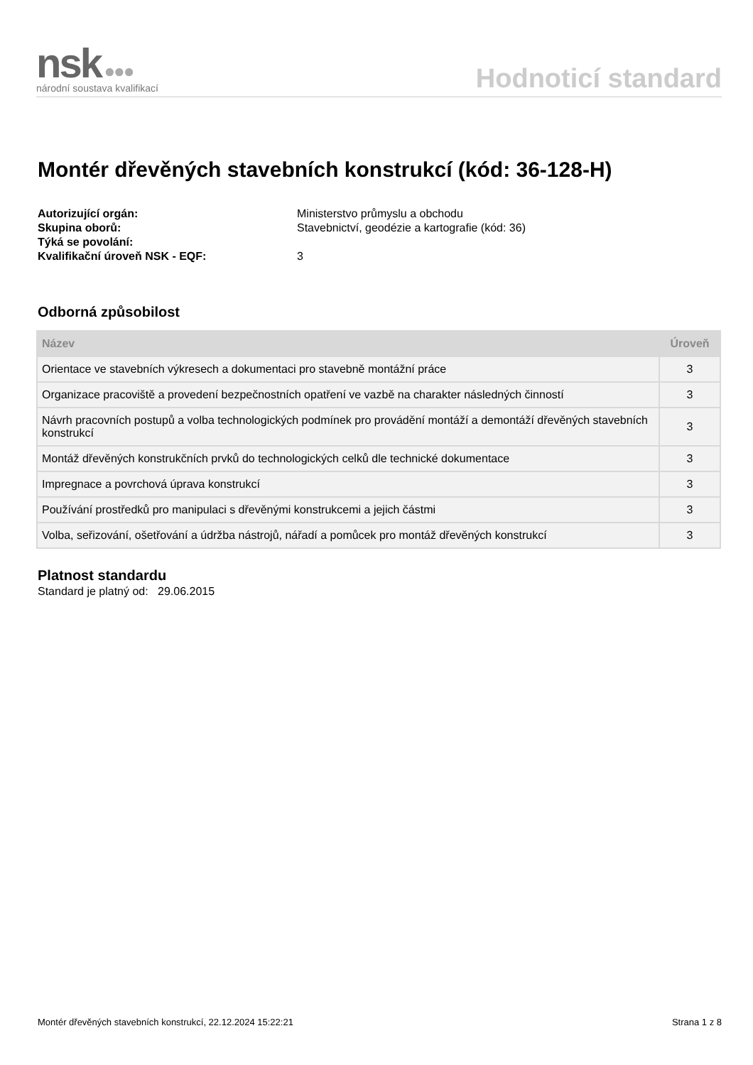nsk ●●●
národní soustava kvalifikací
Hodnoticí standard
Montér dřevěných stavebních konstrukcí (kód: 36-128-H)
Autorizující orgán: Ministerstvo průmyslu a obchodu Skupina oborů: Stavebnictví, geodézie a kartografie (kód: 36) Týká se povolání: Kvalifikační úroveň NSK - EQF: 3
Odborná způsobilost
| Název | Úroveň |
| --- | --- |
| Orientace ve stavebních výkresech a dokumentaci pro stavebně montážní práce | 3 |
| Organizace pracoviště a provedení bezpečnostních opatření ve vazbě na charakter následných činností | 3 |
| Návrh pracovních postupů a volba technologických podmínek pro provádění montáží a demontáží dřevěných stavebních konstrukcí | 3 |
| Montáž dřevěných konstrukčních prvků do technologických celků dle technické dokumentace | 3 |
| Impregnace a povrchová úprava konstrukcí | 3 |
| Používání prostředků pro manipulaci s dřevěnými konstrukcemi a jejich částmi | 3 |
| Volba, seřizování, ošetřování a údržba nástrojů, nářadí a pomůcek pro montáž dřevěných konstrukcí | 3 |
Platnost standardu
Standard je platný od: 29.06.2015
Montér dřevěných stavebních konstrukcí, 22.12.2024 15:22:21 Strana 1 z 8